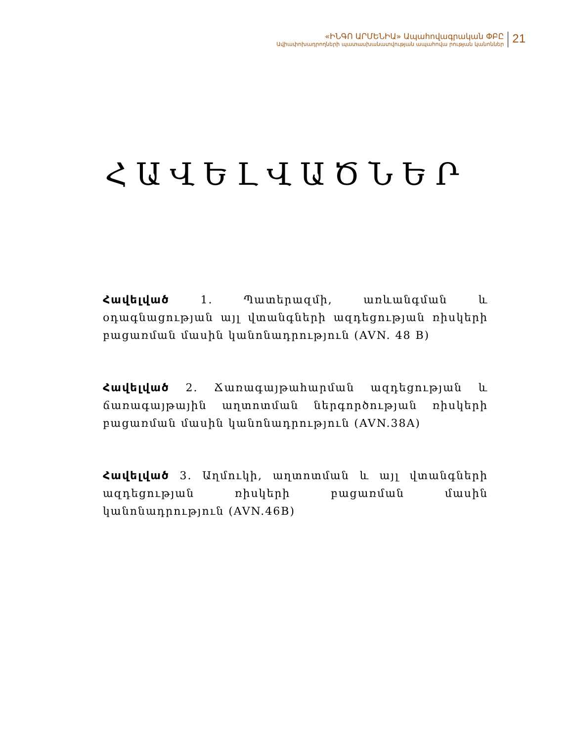«ԻՆԳՈ ԱՐՄԵՆԻԱ» Ապահովագրական ՓԲԸ
Ավիափոխադրողների պատասխանատվության ապահովա րության կանոններ
21
ՀԱՎԵԼՎԱԾՆԵՐ
Հավելված 1. Պատերազմի, առևանգման և օդագնացության այլ վտանգների ազդեցության ռիսկերի բացառման մասին կանոնադրություն (AVN. 48 B)
Հավելված 2. Ճառագայթահարման ազդեցության և ճառագայթային աղտոտման ներգործության ռիսկերի բացառման մասին կանոնադրություն (AVN.38A)
Հավելված 3. Աղմուկի, աղտոտման և այլ վտանգների ազդեցության ռիսկերի բացառման մասին կանոնադրություն (AVN.46B)